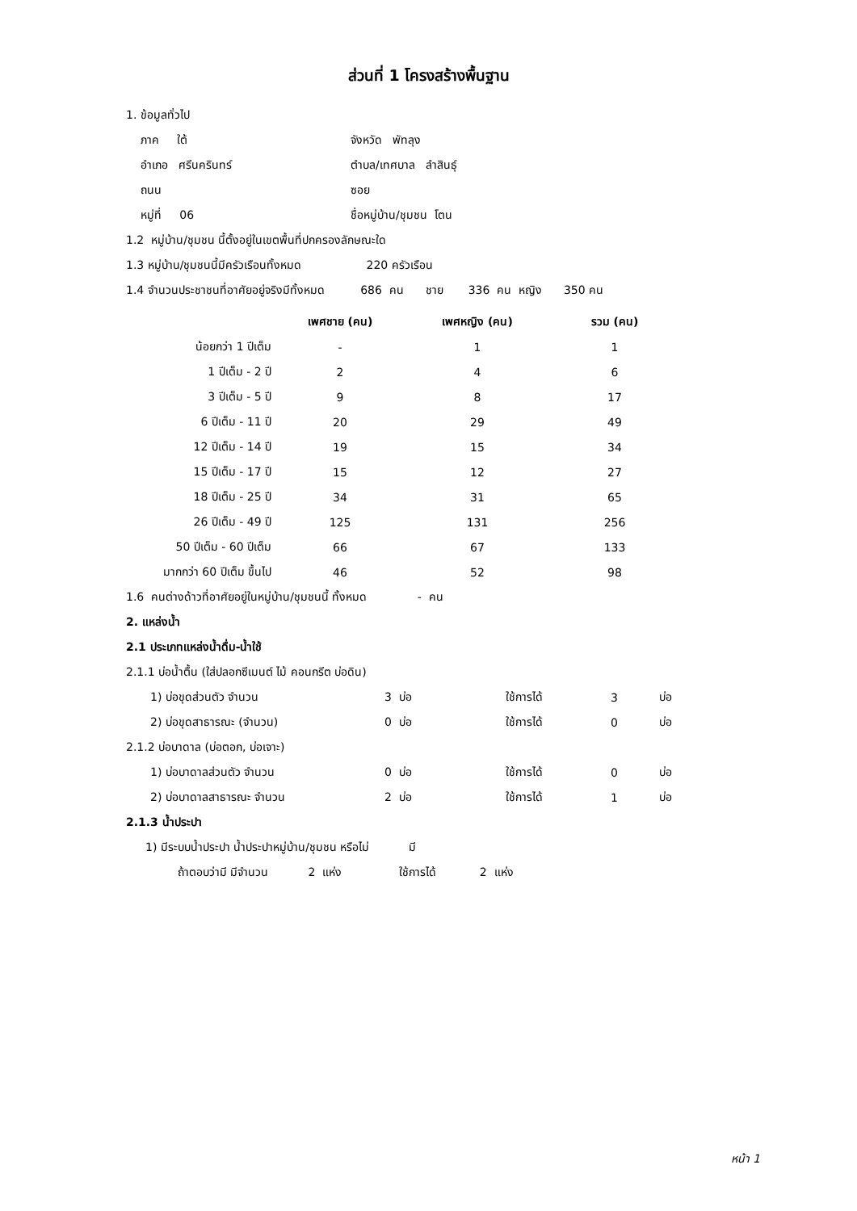ส่วนที่ 1 โครงสร้างพื้นฐาน
1. ข้อมูลทั่วไป
| ภาค ใต้ | จังหวัด พัทลุง |
| อำเภอ ศรีนครินทร์ | ตำบล/เทศบาล ลำสินธุ์ |
| ถนน | ซอย |
| หมู่ที่ 06 | ชื่อหมู่บ้าน/ชุมชน โตน |
1.2 หมู่บ้าน/ชุมชน นี้ตั้งอยู่ในเขตพื้นที่ปกครองลักษณะใด
1.3 หมู่บ้าน/ชุมชนนี้มีครัวเรือนทั้งหมด 220 ครัวเรือน
1.4 จำนวนประชาชนที่อาศัยอยู่จริงมีทั้งหมด 686 คน ชาย 336 คน หญิง 350 คน
| | เพศชาย (คน) | เพศหญิง (คน) | รวม (คน) |
| --- | --- | --- | --- |
| น้อยกว่า 1 ปีเต็ม | - | 1 | 1 |
| 1 ปีเต็ม - 2 ปี | 2 | 4 | 6 |
| 3 ปีเต็ม - 5 ปี | 9 | 8 | 17 |
| 6 ปีเต็ม - 11 ปี | 20 | 29 | 49 |
| 12 ปีเต็ม - 14 ปี | 19 | 15 | 34 |
| 15 ปีเต็ม - 17 ปี | 15 | 12 | 27 |
| 18 ปีเต็ม - 25 ปี | 34 | 31 | 65 |
| 26 ปีเต็ม - 49 ปี | 125 | 131 | 256 |
| 50 ปีเต็ม - 60 ปีเต็ม | 66 | 67 | 133 |
| มากกว่า 60 ปีเต็ม ขึ้นไป | 46 | 52 | 98 |
1.6 คนต่างด้าวที่อาศัยอยู่ในหมู่บ้าน/ชุมชนนี้ ทั้งหมด - คน
2. แหล่งน้ำ
2.1 ประเภทแหล่งน้ำดื่ม-น้ำใช้
2.1.1 บ่อน้ำตื้น (ใส่ปลอกซีเมนต์ ไม้ คอนกรีต บ่อดิน)
| 1) บ่อขุดส่วนตัว จำนวน | 3 บ่อ | ใช้การได้ | 3 | บ่อ |
| 2) บ่อขุดสาธารณะ (จำนวน) | 0 บ่อ | ใช้การได้ | 0 | บ่อ |
2.1.2 บ่อบาดาล (บ่อตอก, บ่อเจาะ)
| 1) บ่อบาดาลส่วนตัว จำนวน | 0 บ่อ | ใช้การได้ | 0 | บ่อ |
| 2) บ่อบาดาลสาธารณะ จำนวน | 2 บ่อ | ใช้การได้ | 1 | บ่อ |
2.1.3 น้ำประปา
1) มีระบบน้ำประปา น้ำประปาหมู่บ้าน/ชุมชน หรือไม่ มี
ถ้าตอบว่ามี มีจำนวน 2 แห่ง ใช้การได้ 2 แห่ง
หน้า 1